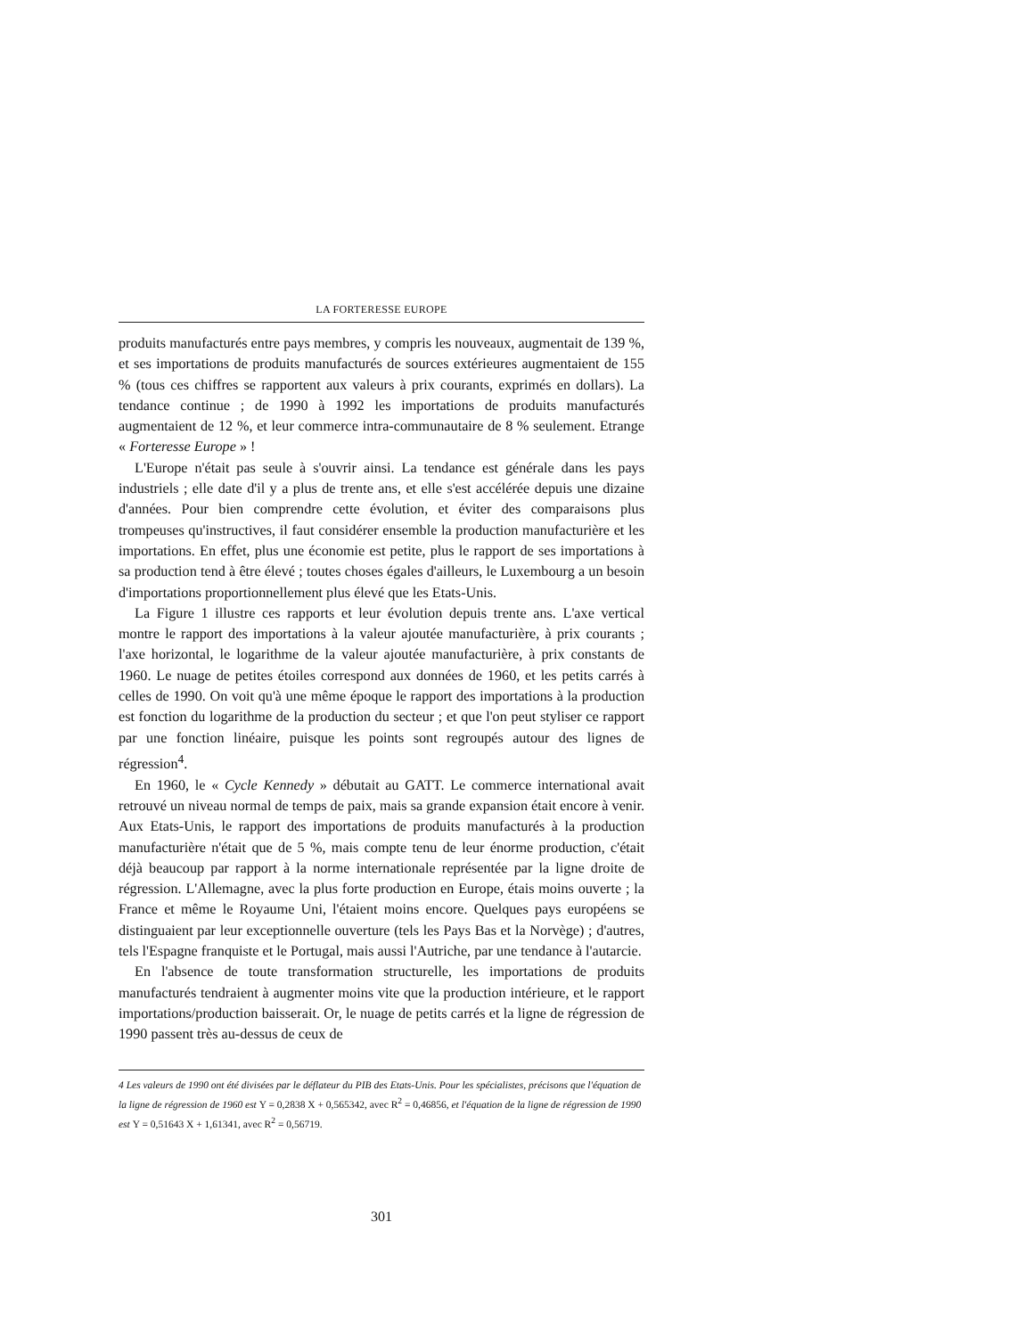LA FORTERESSE EUROPE
produits manufacturés entre pays membres, y compris les nouveaux, augmentait de 139 %, et ses importations de produits manufacturés de sources extérieures augmentaient de 155 % (tous ces chiffres se rapportent aux valeurs à prix courants, exprimés en dollars). La tendance continue ; de 1990 à 1992 les importations de produits manufacturés augmentaient de 12 %, et leur commerce intra-communautaire de 8 % seulement. Etrange « Forteresse Europe » !
L'Europe n'était pas seule à s'ouvrir ainsi. La tendance est générale dans les pays industriels ; elle date d'il y a plus de trente ans, et elle s'est accélérée depuis une dizaine d'années. Pour bien comprendre cette évolution, et éviter des comparaisons plus trompeuses qu'instructives, il faut considérer ensemble la production manufacturière et les importations. En effet, plus une économie est petite, plus le rapport de ses importations à sa production tend à être élevé ; toutes choses égales d'ailleurs, le Luxembourg a un besoin d'importations proportionnellement plus élevé que les Etats-Unis.
La Figure 1 illustre ces rapports et leur évolution depuis trente ans. L'axe vertical montre le rapport des importations à la valeur ajoutée manufacturière, à prix courants ; l'axe horizontal, le logarithme de la valeur ajoutée manufacturière, à prix constants de 1960. Le nuage de petites étoiles correspond aux données de 1960, et les petits carrés à celles de 1990. On voit qu'à une même époque le rapport des importations à la production est fonction du logarithme de la production du secteur ; et que l'on peut styliser ce rapport par une fonction linéaire, puisque les points sont regroupés autour des lignes de régression<sup>4</sup>.
En 1960, le « Cycle Kennedy » débutait au GATT. Le commerce international avait retrouvé un niveau normal de temps de paix, mais sa grande expansion était encore à venir. Aux Etats-Unis, le rapport des importations de produits manufacturés à la production manufacturière n'était que de 5 %, mais compte tenu de leur énorme production, c'était déjà beaucoup par rapport à la norme internationale représentée par la ligne droite de régression. L'Allemagne, avec la plus forte production en Europe, étais moins ouverte ; la France et même le Royaume Uni, l'étaient moins encore. Quelques pays européens se distinguaient par leur exceptionnelle ouverture (tels les Pays Bas et la Norvège) ; d'autres, tels l'Espagne franquiste et le Portugal, mais aussi l'Autriche, par une tendance à l'autarcie.
En l'absence de toute transformation structurelle, les importations de produits manufacturés tendraient à augmenter moins vite que la production intérieure, et le rapport importations/production baisserait. Or, le nuage de petits carrés et la ligne de régression de 1990 passent très au-dessus de ceux de
4 Les valeurs de 1990 ont été divisées par le déflateur du PIB des Etats-Unis. Pour les spécialistes, précisons que l'équation de la ligne de régression de 1960 est Y = 0,2838 X + 0,565342, avec R<sup>2</sup> = 0,46856, et l'équation de la ligne de régression de 1990 est Y = 0,51643 X + 1,61341, avec R<sup>2</sup> = 0,56719.
301